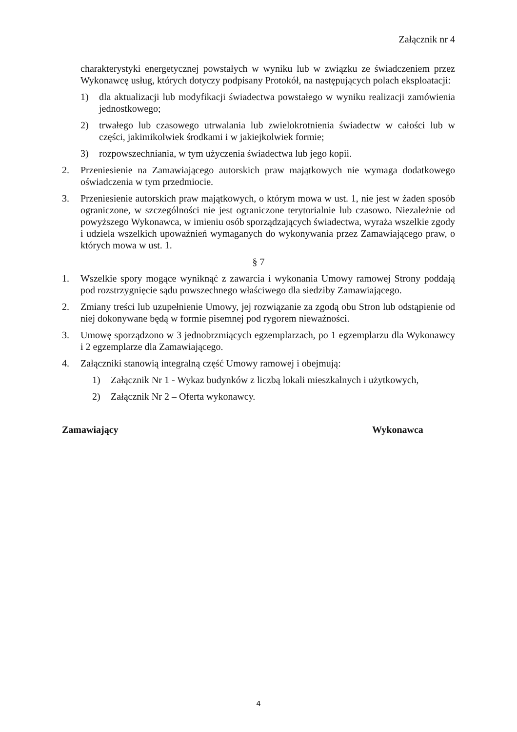Załącznik nr 4
charakterystyki energetycznej powstałych w wyniku lub w związku ze świadczeniem przez Wykonawcę usług, których dotyczy podpisany Protokół, na następujących polach eksploatacji:
1) dla aktualizacji lub modyfikacji świadectwa powstałego w wyniku realizacji zamówienia jednostkowego;
2) trwałego lub czasowego utrwalania lub zwielokrotnienia świadectw w całości lub w części, jakimikolwiek środkami i w jakiejkolwiek formie;
3) rozpowszechniania, w tym użyczenia świadectwa lub jego kopii.
2. Przeniesienie na Zamawiającego autorskich praw majątkowych nie wymaga dodatkowego oświadczenia w tym przedmiocie.
3. Przeniesienie autorskich praw majątkowych, o którym mowa w ust. 1, nie jest w żaden sposób ograniczone, w szczególności nie jest ograniczone terytorialnie lub czasowo. Niezależnie od powyższego Wykonawca, w imieniu osób sporządzających świadectwa, wyraża wszelkie zgody i udziela wszelkich upoważnień wymaganych do wykonywania przez Zamawiającego praw, o których mowa w ust. 1.
§ 7
1. Wszelkie spory mogące wyniknąć z zawarcia i wykonania Umowy ramowej Strony poddają pod rozstrzygnięcie sądu powszechnego właściwego dla siedziby Zamawiającego.
2. Zmiany treści lub uzupełnienie Umowy, jej rozwiązanie za zgodą obu Stron lub odstąpienie od niej dokonywane będą w formie pisemnej pod rygorem nieważności.
3. Umowę sporządzono w 3 jednobrzmiących egzemplarzach, po 1 egzemplarzu dla Wykonawcy i 2 egzemplarze dla Zamawiającego.
4. Załączniki stanowią integralną część Umowy ramowej i obejmują:
1) Załącznik Nr 1 - Wykaz budynków z liczbą lokali mieszkalnych i użytkowych,
2) Załącznik Nr 2 – Oferta wykonawcy.
Zamawiający Wykonawca
4